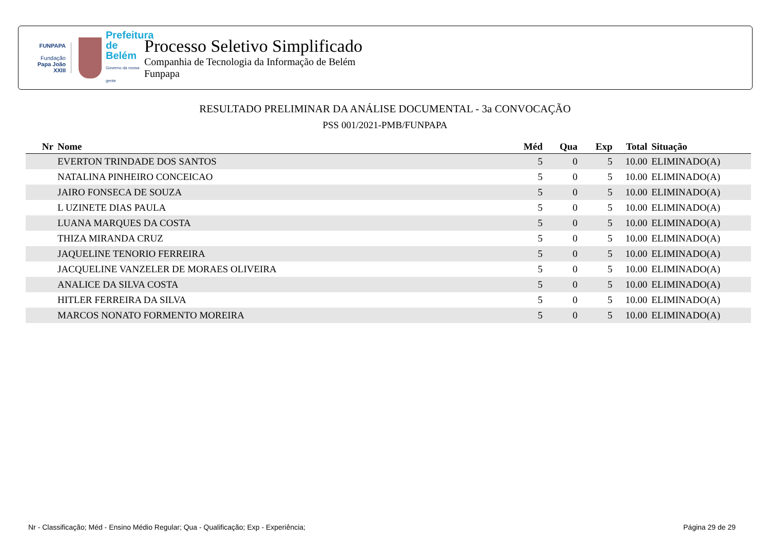FUNPAPA
Fundação
Papa João XXIII
Prefeitura de Belém
Governo da nossa gente
Processo Seletivo Simplificado
Companhia de Tecnologia da Informação de Belém
Funpapa
RESULTADO PRELIMINAR DA ANÁLISE DOCUMENTAL - 3a CONVOCAÇÃO
PSS 001/2021-PMB/FUNPAPA
| Nr | Nome | Méd | Qua | Exp | Total | Situação |
| --- | --- | --- | --- | --- | --- | --- |
| | EVERTON TRINDADE DOS SANTOS | 5 | 0 | 5 | 10.00 | ELIMINADO(A) |
| | NATALINA PINHEIRO CONCEICAO | 5 | 0 | 5 | 10.00 | ELIMINADO(A) |
| | JAIRO FONSECA DE SOUZA | 5 | 0 | 5 | 10.00 | ELIMINADO(A) |
| | L UZINETE DIAS PAULA | 5 | 0 | 5 | 10.00 | ELIMINADO(A) |
| | LUANA MARQUES DA COSTA | 5 | 0 | 5 | 10.00 | ELIMINADO(A) |
| | THIZA MIRANDA CRUZ | 5 | 0 | 5 | 10.00 | ELIMINADO(A) |
| | JAQUELINE TENORIO FERREIRA | 5 | 0 | 5 | 10.00 | ELIMINADO(A) |
| | JACQUELINE VANZELER DE MORAES OLIVEIRA | 5 | 0 | 5 | 10.00 | ELIMINADO(A) |
| | ANALICE DA SILVA COSTA | 5 | 0 | 5 | 10.00 | ELIMINADO(A) |
| | HITLER FERREIRA DA SILVA | 5 | 0 | 5 | 10.00 | ELIMINADO(A) |
| | MARCOS NONATO FORMENTO MOREIRA | 5 | 0 | 5 | 10.00 | ELIMINADO(A) |
Nr - Classificação; Méd - Ensino Médio Regular; Qua - Qualificação; Exp - Experiência; Página 29 de 29